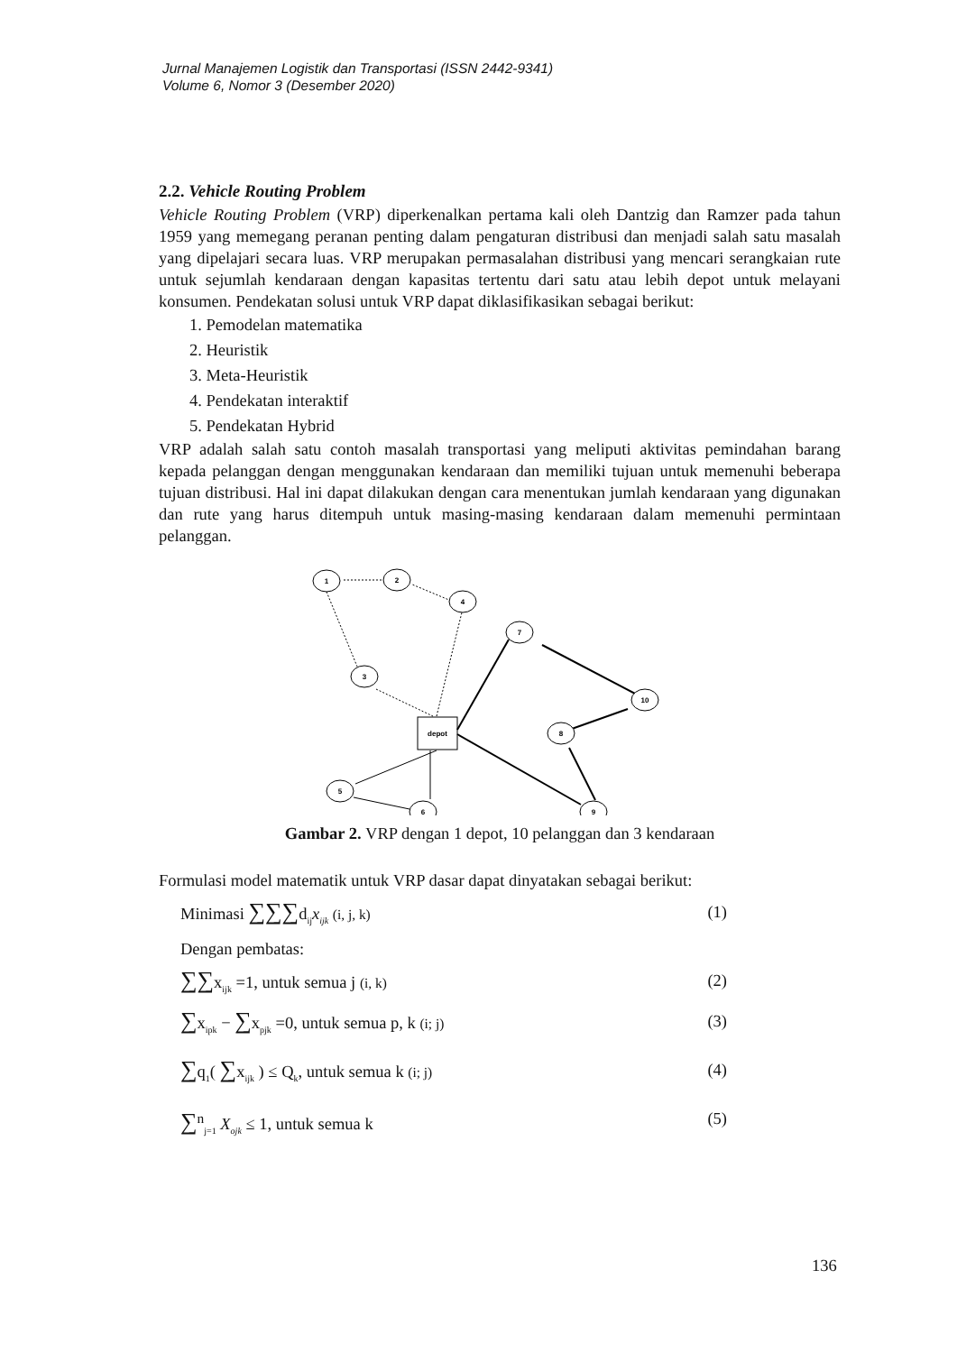Jurnal Manajemen Logistik dan Transportasi (ISSN 2442-9341)
Volume 6, Nomor 3 (Desember 2020)
2.2. Vehicle Routing Problem
Vehicle Routing Problem (VRP) diperkenalkan pertama kali oleh Dantzig dan Ramzer pada tahun 1959 yang memegang peranan penting dalam pengaturan distribusi dan menjadi salah satu masalah yang dipelajari secara luas. VRP merupakan permasalahan distribusi yang mencari serangkaian rute untuk sejumlah kendaraan dengan kapasitas tertentu dari satu atau lebih depot untuk melayani konsumen. Pendekatan solusi untuk VRP dapat diklasifikasikan sebagai berikut:
1. Pemodelan matematika
2. Heuristik
3. Meta-Heuristik
4. Pendekatan interaktif
5. Pendekatan Hybrid
VRP adalah salah satu contoh masalah transportasi yang meliputi aktivitas pemindahan barang kepada pelanggan dengan menggunakan kendaraan dan memiliki tujuan untuk memenuhi beberapa tujuan distribusi. Hal ini dapat dilakukan dengan cara menentukan jumlah kendaraan yang digunakan dan rute yang harus ditempuh untuk masing-masing kendaraan dalam memenuhi permintaan pelanggan.
1
2
4
3
7
10
8
depot
5
6
9
Gambar 2. VRP dengan 1 depot, 10 pelanggan dan 3 kendaraan
Formulasi model matematik untuk VRP dasar dapat dinyatakan sebagai berikut:
Minimasi ∑∑∑d<sub>ij</sub>x<sub>ijk</sub> (i, j, k) (1)
Dengan pembatas:
∑∑x<sub>ijk</sub> =1, untuk semua j (i, k) (2)
∑x<sub>ipk</sub> − ∑x<sub>pjk</sub> =0, untuk semua p, k (i; j) (3)
∑q<sub>1</sub>( ∑x<sub>ijk</sub> ) ≤ Q<sub>k</sub>, untuk semua k (i; j) (4)
∑<sup>n</sup><sub>j=1</sub> X<sub>ojk</sub> ≤ 1, untuk semua k (5)
136